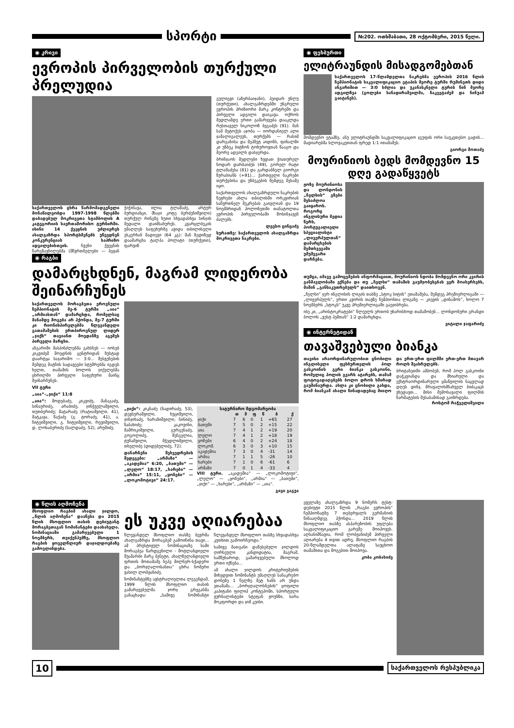სპორტი
№202. ოთხშაბათი, 28 ოქტომბერი, 2015 წელი.
◉ კრივი
ევროპის პირველობის თურქული პრელუდია
საქართველოს ცხრა წარმომადგენელი მონაწილეობდა 1997-1998 წლებში დაბადებულ მოკრივეთა სტამბოლის A კატეგორიის საერთაშორისო ტურნირში. ისინი 14 ქვეყნის უძლიერეს ახალგაზრდა სპორტსმენებს უწევდნენ კონკურენციას საპრიზო ადგილებისთვის. ჩვენი ქვეყნის წარგზავნილებმა (მწვრთნელები — ბეჟან ჭიჭინავა, ილია ტლაშაძე, არტურ ბურდიანცი, მსაჯი კოტე ბერძენიშვილი) თურქულ რინგზე ხუთი სხვადასხვა სინჯის მედალი დაიმსახურეს. კვარცლბეკის უმაღლეს საფეხურზე ავიდა თბილისელი ესკერხან მადიევი (64 კგ): მან ზედიზედ დაამარცხა ტალჰა პოლატი (თურქეთი), ფარვიზ
გულიევი (აზერბაიჯანი), ჰეიდარ უნლუ (თურქეთი), ახალგაზრდებში უნგრელი ევროპის პრიზიორი მარკ კონტრეში და პირველი ადგილი დაიკავა. ოქროს მედლამდე ერთი გამარჯვება დააკლდა რუსთაველ ნიკოლოზ ბეგაძეს (91). მან სამ მეტოქეს აჯობა — იორდანიელ ალი ჯამალიგალეუს, თურქებს — რასიმ დარგანისა და მეჰმეტ აიდინს, ფინალში კი უზბეკ ბიტზონ ტოხუროვთან წააგო და მეორე ადგილს დასჯერდა.
ბრინჯაოს მედლები ხვდათ ჭიათურელ ნოდარ დარბაიძეს (49), გორელ რატი ტლაშაძესა (81) და გარდაბნელ გიორგი ზურაბიანს (+91)... ქართველი ნაკრები თურქებისა და უზბეკების შემდეგ მესამე იყო.
საქართველოს ახალგაზრდული ნაკრების წევრები ახლა თბილისში ორკვირიან საწვრთნელ შეკრებას გაივლიან და 19 ნოემბრიდან პოლონეთში თანატოლთა ევროპის პირველობაში მოსინჯავენ ძალებს.
ლევსო ცინცაძე
სურათზე: საქართველოს ახალგაზრდა მოკრივეთა ნაკრები.
◉ რაგბი
დამარცხდნენ, მაგრამ ლიდერობა შეინარჩუნეს
საქართველოს მორაგბეთა ეროვნული ჩემპიონატის მე-6 ტურში „აია“ „არმიასთან“ დამარცხდა, რომელსაც მანამდე მოგება არ ჰქონდა, მე-7 ტურში კი რიონისპირელებმა წლევანდელი გათამაშების ერთპიროვნულ ლიდერ „ჯიქს“ თავიანთ მოედანზე აგემეს პირველი მარცხი.
ანგარიში მასპინძლებმა გახსნეს — იოსებ კიკვიძემ მოედნის ცენტრიდან ზუსტად დაარტყა საჯარიმო — 3:0... შესვენების შემდეგ მატჩის სადავეები სტუმრებმა იგდეს ხელთ, თამაშის ბოლოს ჯიქელებმა ცხრილში პირველი საფეხური მაინც შეინარჩუნეს.
VII ტური
„აია“-„ჯიქი“ 11:8
„აია“: მოდებაძე, კიკვიძე, მანაგაძე, სინაურიძე, არაბიძე, ჯინჭველაშვილი, თუთბერიძე; მატარაძე (რატიაშვილი, 41), მატკავა, წაქაძე (გ. ტორაძე, 41), ა. ჩიტეიშვილი, გ. ჩიტეიშვილი, რევიშვილი, დ. ლოსაბერიძე (სალდაძე, 52), არუშიძე.
„ჯიქი“: კიკნაძე (ნადირაძე, 53), დევსურაშვილი, ხუციშვილი, ჯინჯიხაძე, ხარაზიშვილი, ნინიძე, ზაბახიძე; კაკოვინი, მამრიკიშვილი, გურგენაძე, გოგოლიძე, შენგელია, ტუჩაშვილი, მჭედლიშვილი, თხელიძე (დიდებულიძე, 72).
დანარჩენი შეხვედრების შედეგები: „არმაზი“ — „აკადემია“ 6:20, „ბათუმი“ — „ლელო“ 18:17, „ხარები“ — „არმია“ 15:11, „ყოჩები“ — „ლოკომოტივი“ 24:17.
| სატურნირო მდგომარეობა | | | | | | |
| --- | --- | --- | --- | --- | --- | --- |
| | თ | მ | ფ | წ | ბ | ქ |
| ჯიქი | 7 | 6 | 0 | 1 | +65 | 27 |
| ბათუმი | 7 | 5 | 0 | 2 | +15 | 22 |
| აია | 7 | 4 | 1 | 2 | +19 | 20 |
| ლელო | 7 | 4 | 1 | 2 | +18 | 19 |
| ყოჩები | 6 | 4 | 0 | 2 | +24 | 18 |
| ლოკომ. | 6 | 3 | 0 | 3 | +10 | 15 |
| აკადემია | 7 | 3 | 0 | 4 | -31 | 14 |
| არმია | 7 | 1 | 1 | 5 | -26 | 10 |
| ხარები | 7 | 1 | 0 | 6 | -61 | 6 |
| არმაზი | 7 | 0 | 1 | 4 | -33 | 4 |
VIII ტური. „აკადემია“ — „ლოკომოტივი“, „ლელო“ — „ყოჩები“, „არმია“ — „ბათუმი“, „ჯიქი“ — „ხარები“, „არმაზი“ — „აია“.
გივი გაგუა
◉ ფეხბურთი
ელიტრაუნდის მისადგომებთან
საქართველოს 17-წლამდელთა ნაკრებმა ევროპის 2016 წლის ჩემპიონატის საკვალიფიკაციო ეტაპის მეორე ტურში რუმინეთს დიდი ანგარიშით — 3:0 სძლია და უკანასკნელი ტურის წინ მეორე ადგილზეა (გოლები სანადირაშვილმა, ჩაკვეტაძემ და ნინუამ გაიტანეს).
მომდევნო ეტაპზე, ანუ ელიტრაუნდში საკვალიფიკაციო ჯგუფის ორი საუკეთესო გადის... მადიარებმა სლოვაკეთთან ფრედ 1:1 ითამაშეს.
გიორგი შოთაძე
მოურინიოს ბედს მომდევნო 15 დღე გადაწყვეტს
ჟოზე მოურინიოსა და ლონდონის „ჩელსის“ გზები შესაძლოა გაიყაროს. როგორც ინგლისური მედია წერს, პორტუგალიელი სპეციალისტი „ლივერპულთან“ დამარცხების შემთხვევაში უმუშევარი დარჩება.
თუმცა, იმავე გამოცემების ინფორმაციით, მოურინიოს ნდობა მომდევნო ორი კვირის განმავლობაში ექნება და თუ „ჩელსი“ თამაშის გაუმჯობესებას ვერ მოახერხებს, მაშინ „განსაკუთრებულს“ დაითხოვენ.
„ჩელსი“ ჯერ ინგლისის ლიგის თასზე „სტოკ სიტის“ ეთამაშება, შემდეგ პრემიერლიგაში — „ლივერპულს“, ერთი კვირის თავზე ჩემპიონთა ლიგაზე — კიევის „დინამოს“, ხოლო 7 ნოემბერს „სტოკს“ უკვე პრემიერლიგაში გაეჯიბრება.
ისე კი, „არისტოკრატები“ წლეულს ერთობ უხარისხოდ თამაშობენ... ლონდონური გრანდი ბოლოს „ვესტ ჰემთან“ 1:2 დამარცხდა.
ვიტალი ჯაფარიძე
◉ ინტერნეტიდან
თავაშვებული ბიანკა
თავისი არაორდინარულობით ცნობილი ინგლისელი ფეხბურთელის პოლ გასკოინის გერი ბიანკა გასკოინი, რომელიც პოლის გვარს ატარებს, თამამ ფოტოგადაღებებს ბოლო დროს ხშირად გაუშინაურდა. ახლა კი ცნობილი გახდა, რომ ბიანკამ ახალი წინადადებაც მიიღო და ერთ-ერთ ფილმში ერთ-ერთ მთავარ როლს შეასრულებს.
ბრიტანეთში ამბობენ, რომ პოლ გასკოინი დაჭკვიანდა და მხიარული და ექსტრაორდინარული ყმაწვილის ნაცვლად დღეს დინჯ, მრავალისმნახველ ბიძაკაცს ვხედავთ... მისი შემოსავალი ფილმის წარმატების შესაბამისად გაიზრდება.
როსტომ რაჭველიშვილი
◉ წლის აღმოჩენა
მსოფლიო რაგბიმ ახალი ჯილდო, „წლის აღმოჩენა“ დააწესა და 2015 წლის მსოფლიო თასის დებიუტანტ მორაგბეთაგან ნომინანტები დაასახელა. ნომინაციაში გამარჯვებული 1 ნოემბერს, თვიქენჰემზე, მსოფლიო რაგბის ყოველწლიურ დაჯილდოებაზე გამოვლინდება.
ეს უკვე აღიარებაა
წლევანდელ მსოფლიო თასზე ბევრმა ახალგაზრდა მორაგბემ გამოიჩინა თავი... ამ პრესტიჟულ ნომინაციაზე სამი მორაგბეა წარდგენილი - შოტლანდიელი შუამარბი მარკ ბენეტი, ახალზელანდიელი ფრთის მოთამაშე ნეჰე მილნერ-სქადერი და „ბორჯღალოსანთა“ ცხრა ნომერი ვასილ ლობჟანიძე.
ნომინანტებზე ავსტრალიელთა ლეგენდამ, 1999 წლის მსოფლიო თასის გამარჯვებულმა ჯორჯ გრეგანმა განაცხადა: „სამივე ნომინანტი წლევანდელ მსოფლიო თასზე სხვადასხვა კუთხით გამოირჩეოდა.“
სამივე მათგანი დაწესებული ჯილდოს ღირსეული კანდიდატია, მაგრამ, სამწუხაროდ, გამარჯვებული მხოლოდ ერთი იქნება...
ამ ახალი ჯილდოს კრიტერიუმების მიხედვით ნომინანტს უმაღლეს სანაკრებო დონეზე 1 წელზე მეტ ხანს არ უნდა ეთამაშა... „ბორჯღალოსნების“ ყოფილი კაპიტანი ფილიპ კონტეპომი, სპორტული ჟურნალისტები სტეფან ჟოუნზი, სარა მოკფორდი და ჯიმ კეისი.
ყველაზე ახალგაზრდა 9 ნომერს ტესტ-დებიუტი 2015 წლის „რაგბი ევროპის“ ჩემპიონატზე 7 თებერვალს გერმანიის წინააღმდეგ ჰქონდა... 2019 წლის მსოფლიო თასზე ასპარეზობის უფლება საკვალიფიკაციო გარეშე მოიპოვეს. აღსანიშნავია, რომ ლობჟანიძემ პირველი აღიარება 4 თვით ადრე, მსოფლიო რაგბის 20-წლამდელთა ალაფაზე საუცხოო თამაშითა და მოგებით მოიპოვა.
კობა კობახიძე
10
საქართველოს რესპუბლიკა